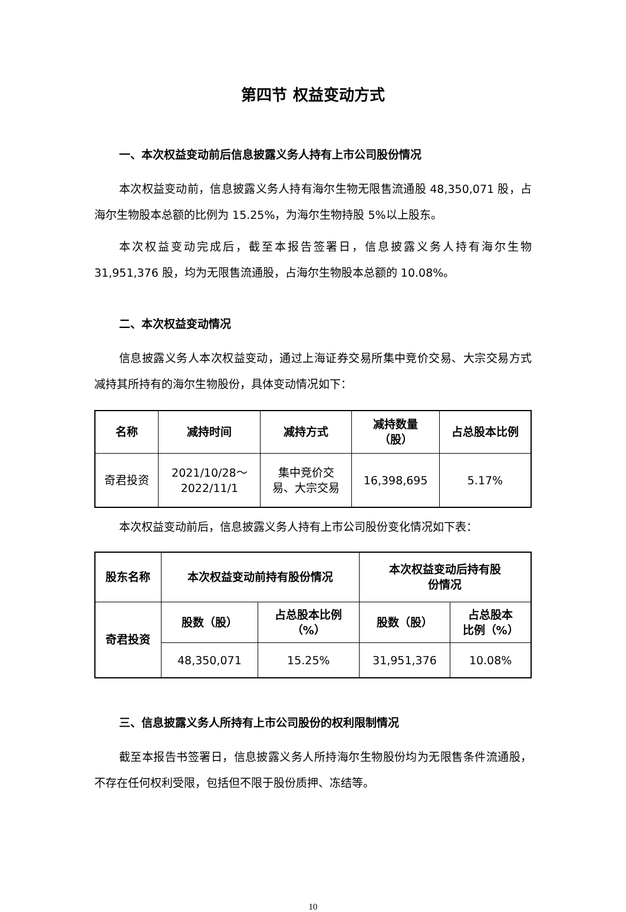第四节 权益变动方式
一、本次权益变动前后信息披露义务人持有上市公司股份情况
本次权益变动前，信息披露义务人持有海尔生物无限售流通股 48,350,071 股，占海尔生物股本总额的比例为 15.25%，为海尔生物持股 5%以上股东。
本次权益变动完成后，截至本报告签署日，信息披露义务人持有海尔生物 31,951,376 股，均为无限售流通股，占海尔生物股本总额的 10.08%。
二、本次权益变动情况
信息披露义务人本次权益变动，通过上海证券交易所集中竞价交易、大宗交易方式减持其所持有的海尔生物股份，具体变动情况如下：
| 名称 | 减持时间 | 减持方式 | 减持数量 （股） | 占总股本比例 |
| --- | --- | --- | --- | --- |
| 奇君投资 | 2021/10/28～ 2022/11/1 | 集中竞价交 易、大宗交易 | 16,398,695 | 5.17% |
本次权益变动前后，信息披露义务人持有上市公司股份变化情况如下表：
| 股东名称 | 本次权益变动前持有股份情况 | | 本次权益变动后持有股 份情况 | |
| --- | --- | --- | --- | --- |
| 奇君投资 | 股数（股） | 占总股本比例 （%） | 股数（股） | 占总股本 比例（%） |
| | 48,350,071 | 15.25% | 31,951,376 | 10.08% |
三、信息披露义务人所持有上市公司股份的权利限制情况
截至本报告书签署日，信息披露义务人所持海尔生物股份均为无限售条件流通股，不存在任何权利受限，包括但不限于股份质押、冻结等。
10